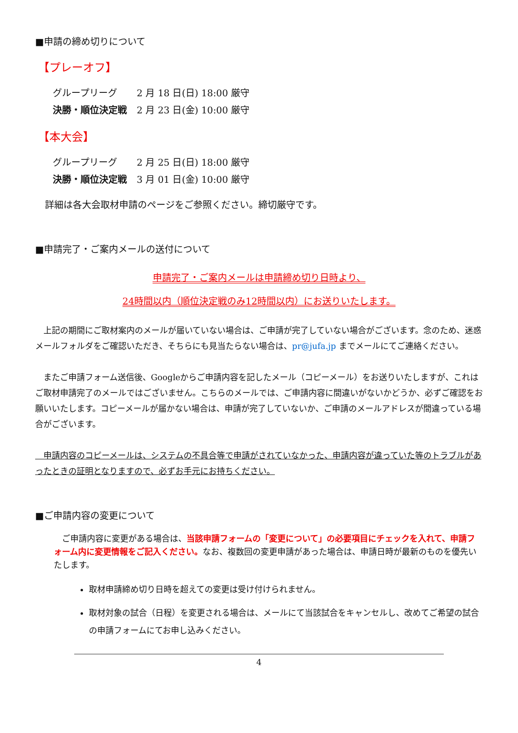■申請の締め切りについて
【プレーオフ】
| グループリーグ | 2 月 18 日(日) 18:00 厳守 |
| 決勝・順位決定戦 | 2 月 23 日(金) 10:00 厳守 |
【本大会】
| グループリーグ | 2 月 25 日(日) 18:00 厳守 |
| 決勝・順位決定戦 | 3 月 01 日(金) 10:00 厳守 |
詳細は各大会取材申請のページをご参照ください。締切厳守です。
■申請完了・ご案内メールの送付について
申請完了・ご案内メールは申請締め切り日時より、
24時間以内（順位決定戦のみ12時間以内）にお送りいたします。
　上記の期間にご取材案内のメールが届いていない場合は、ご申請が完了していない場合がございます。念のため、迷惑メールフォルダをご確認いただき、そちらにも見当たらない場合は、pr@jufa.jp までメールにてご連絡ください。
　またご申請フォーム送信後、Googleからご申請内容を記したメール（コピーメール）をお送りいたしますが、これはご取材申請完了のメールではございません。こちらのメールでは、ご申請内容に間違いがないかどうか、必ずご確認をお願いいたします。コピーメールが届かない場合は、申請が完了していないか、ご申請のメールアドレスが間違っている場合がございます。
　申請内容のコピーメールは、システムの不具合等で申請がされていなかった、申請内容が違っていた等のトラブルがあったときの証明となりますので、必ずお手元にお持ちください。
■ご申請内容の変更について
　ご申請内容に変更がある場合は、当該申請フォームの「変更について」の必要項目にチェックを入れて、申請フォーム内に変更情報をご記入ください。なお、複数回の変更申請があった場合は、申請日時が最新のものを優先いたします。
取材申請締め切り日時を超えての変更は受け付けられません。
取材対象の試合（日程）を変更される場合は、メールにて当該試合をキャンセルし、改めてご希望の試合の申請フォームにてお申し込みください。
4